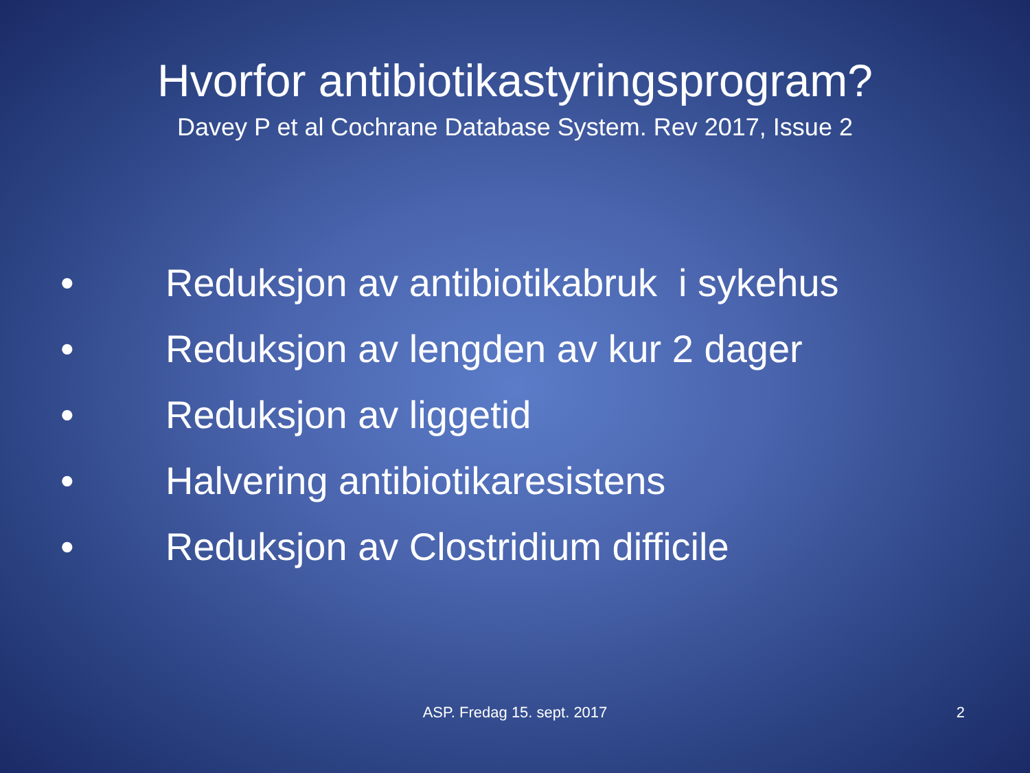Hvorfor antibiotikastyringsprogram?
Davey P et al Cochrane Database System. Rev 2017, Issue 2
• Reduksjon av antibiotikabruk i sykehus
• Reduksjon av lengden av kur 2 dager
• Reduksjon av liggetid
• Halvering antibiotikaresistens
• Reduksjon av Clostridium difficile
ASP. Fredag 15. sept. 2017
2